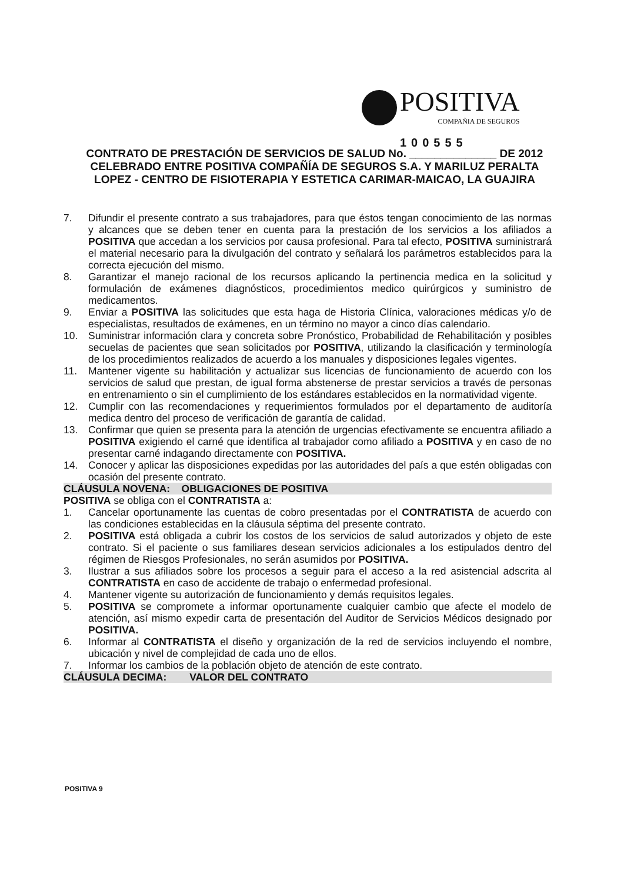POSITIVA
COMPAÑIA DE SEGUROS
100555
CONTRATO DE PRESTACIÓN DE SERVICIOS DE SALUD No. ______________ DE 2012
CELEBRADO ENTRE POSITIVA COMPAÑÍA DE SEGUROS S.A. Y MARILUZ PERALTA
LOPEZ - CENTRO DE FISIOTERAPIA Y ESTETICA CARIMAR-MAICAO, LA GUAJIRA
7. Difundir el presente contrato a sus trabajadores, para que éstos tengan conocimiento de las normas y alcances que se deben tener en cuenta para la prestación de los servicios a los afiliados a POSITIVA que accedan a los servicios por causa profesional. Para tal efecto, POSITIVA suministrará el material necesario para la divulgación del contrato y señalará los parámetros establecidos para la correcta ejecución del mismo.
8. Garantizar el manejo racional de los recursos aplicando la pertinencia medica en la solicitud y formulación de exámenes diagnósticos, procedimientos medico quirúrgicos y suministro de medicamentos.
9. Enviar a POSITIVA las solicitudes que esta haga de Historia Clínica, valoraciones médicas y/o de especialistas, resultados de exámenes, en un término no mayor a cinco días calendario.
10. Suministrar información clara y concreta sobre Pronóstico, Probabilidad de Rehabilitación y posibles secuelas de pacientes que sean solicitados por POSITIVA, utilizando la clasificación y terminología de los procedimientos realizados de acuerdo a los manuales y disposiciones legales vigentes.
11. Mantener vigente su habilitación y actualizar sus licencias de funcionamiento de acuerdo con los servicios de salud que prestan, de igual forma abstenerse de prestar servicios a través de personas en entrenamiento o sin el cumplimiento de los estándares establecidos en la normatividad vigente.
12. Cumplir con las recomendaciones y requerimientos formulados por el departamento de auditoría medica dentro del proceso de verificación de garantía de calidad.
13. Confirmar que quien se presenta para la atención de urgencias efectivamente se encuentra afiliado a POSITIVA exigiendo el carné que identifica al trabajador como afiliado a POSITIVA y en caso de no presentar carné indagando directamente con POSITIVA.
14. Conocer y aplicar las disposiciones expedidas por las autoridades del país a que estén obligadas con ocasión del presente contrato.
CLÁUSULA NOVENA: OBLIGACIONES DE POSITIVA
POSITIVA se obliga con el CONTRATISTA a:
1. Cancelar oportunamente las cuentas de cobro presentadas por el CONTRATISTA de acuerdo con las condiciones establecidas en la cláusula séptima del presente contrato.
2. POSITIVA está obligada a cubrir los costos de los servicios de salud autorizados y objeto de este contrato. Si el paciente o sus familiares desean servicios adicionales a los estipulados dentro del régimen de Riesgos Profesionales, no serán asumidos por POSITIVA.
3. Ilustrar a sus afiliados sobre los procesos a seguir para el acceso a la red asistencial adscrita al CONTRATISTA en caso de accidente de trabajo o enfermedad profesional.
4. Mantener vigente su autorización de funcionamiento y demás requisitos legales.
5. POSITIVA se compromete a informar oportunamente cualquier cambio que afecte el modelo de atención, así mismo expedir carta de presentación del Auditor de Servicios Médicos designado por POSITIVA.
6. Informar al CONTRATISTA el diseño y organización de la red de servicios incluyendo el nombre, ubicación y nivel de complejidad de cada uno de ellos.
7. Informar los cambios de la población objeto de atención de este contrato.
CLÁUSULA DECIMA: VALOR DEL CONTRATO
POSITIVA 9